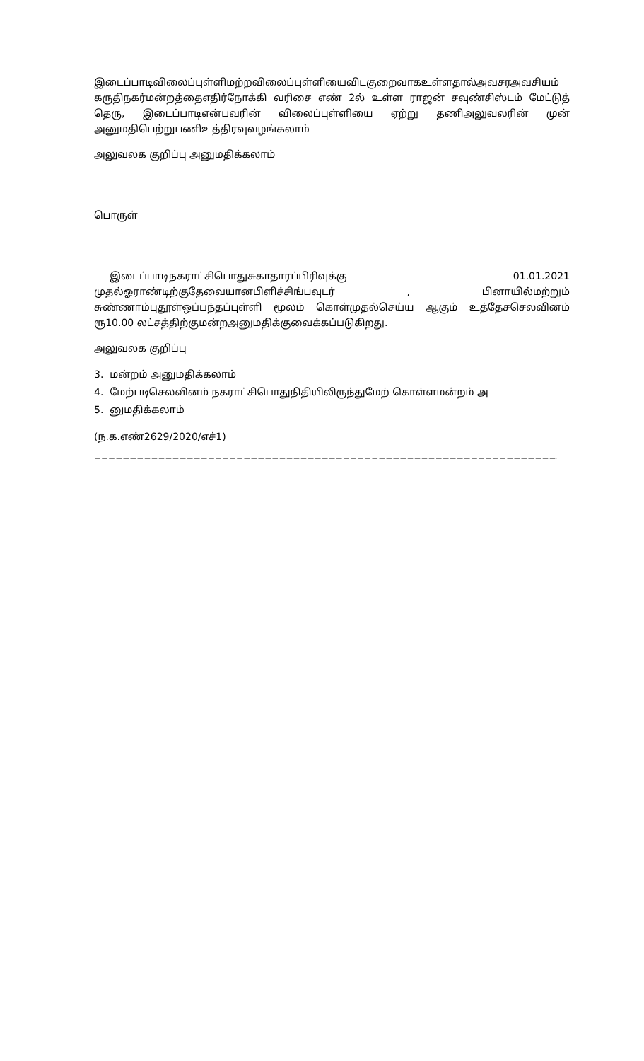இடைப்பாடிவிலைப்புள்ளிமற்றவிலைப்புள்ளியைவிடகுறைவாகஉள்ளதால்அவசரஅவசியம் கருதிநகர்மன்றத்தைஎதிர்நோக்கி வரிசை எண் 2ல் உள்ள ராஜன் சவுண்சிஸ்டம் மேட்டுத் தெரு, இடைப்பாடிஎன்பவரின் விலைப்புள்ளியை ஏற்று தணிஅலுவலரின் முன் அனுமதிபெற்றுபணிஉத்திரவுவழங்கலாம்
அலுவலக குறிப்பு அனுமதிக்கலாம்
பொருள்
இடைப்பாடிநகராட்சிபொதுசுகாதாரப்பிரிவுக்கு 01.01.2021
முதல்ஓராண்டிற்குதேவையானபிளிச்சிங்பவுடர், பினாயில்மற்றும்
சுண்ணாம்புதூள்ஒப்பந்தப்புள்ளி மூலம் கொள்முதல்செய்ய ஆகும் உத்தேசசெலவினம் ரூ10.00 லட்சத்திற்குமன்றஅனுமதிக்குவைக்கப்படுகிறது.
அலுவலக குறிப்பு
3. மன்றம் அனுமதிக்கலாம்
4. மேற்படிசெலவினம் நகராட்சிபொதுநிதியிலிருந்துமேற் கொள்ளமன்றம் அ
5. னுமதிக்கலாம்
(ந.க.எண்2629/2020/எச்1)
==============================================================================================